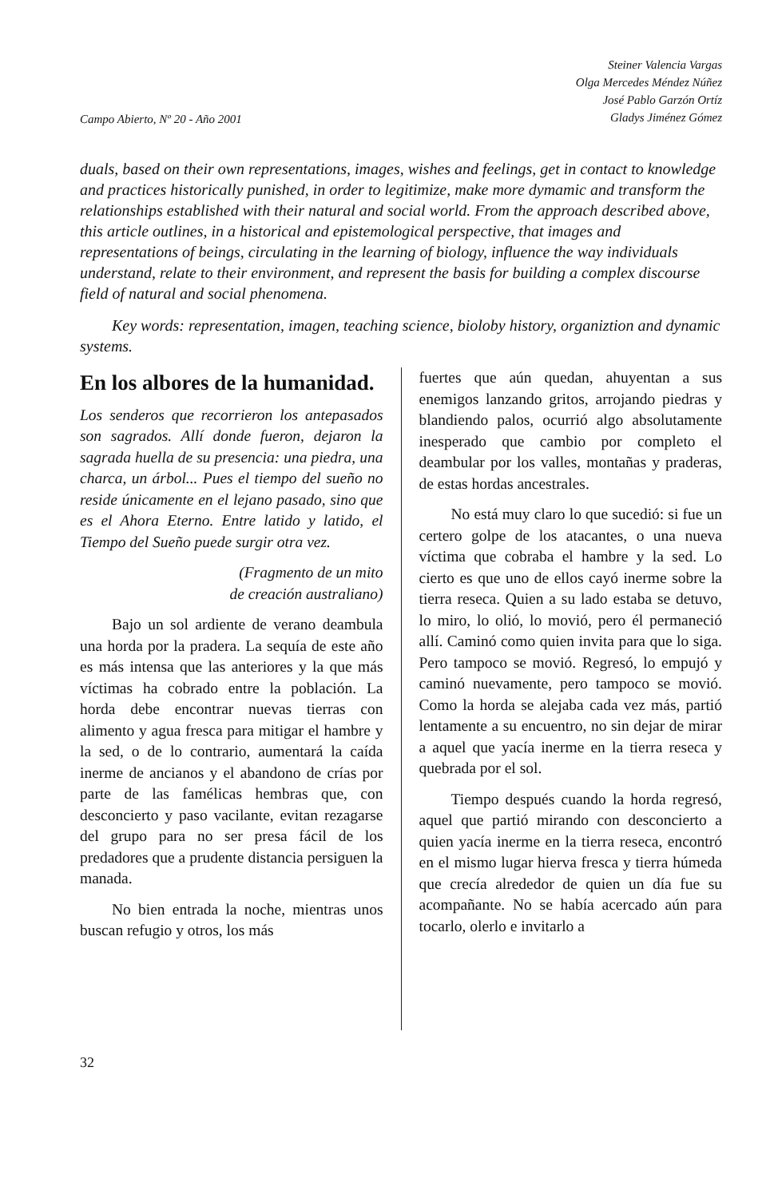Campo Abierto, Nº 20 - Año 2001
Steiner Valencia Vargas
Olga Mercedes Méndez Núñez
José Pablo Garzón Ortíz
Gladys Jiménez Gómez
duals, based on their own representations, images, wishes and feelings, get in contact to knowledge and practices historically punished, in order to legitimize, make more dymamic and transform the relationships established with their natural and social world. From the approach described above, this article outlines, in a historical and epistemological perspective, that images and representations of beings, circulating in the learning of biology, influence the way individuals understand, relate to their environment, and represent the basis for building a complex discourse field of natural and social phenomena.
Key words: representation, imagen, teaching science, bioloby history, organiztion and dynamic systems.
En los albores de la humanidad.
Los senderos que recorrieron los antepasados son sagrados. Allí donde fueron, dejaron la sagrada huella de su presencia: una piedra, una charca, un árbol... Pues el tiempo del sueño no reside únicamente en el lejano pasado, sino que es el Ahora Eterno. Entre latido y latido, el Tiempo del Sueño puede surgir otra vez.
(Fragmento de un mito
de creación australiano)
Bajo un sol ardiente de verano deambula una horda por la pradera. La sequía de este año es más intensa que las anteriores y la que más víctimas ha cobrado entre la población. La horda debe encontrar nuevas tierras con alimento y agua fresca para mitigar el hambre y la sed, o de lo contrario, aumentará la caída inerme de ancianos y el abandono de crías por parte de las famélicas hembras que, con desconcierto y paso vacilante, evitan rezagarse del grupo para no ser presa fácil de los predadores que a prudente distancia persiguen la manada.
No bien entrada la noche, mientras unos buscan refugio y otros, los más
fuertes que aún quedan, ahuyentan a sus enemigos lanzando gritos, arrojando piedras y blandiendo palos, ocurrió algo absolutamente inesperado que cambio por completo el deambular por los valles, montañas y praderas, de estas hordas ancestrales.
No está muy claro lo que sucedió: si fue un certero golpe de los atacantes, o una nueva víctima que cobraba el hambre y la sed. Lo cierto es que uno de ellos cayó inerme sobre la tierra reseca. Quien a su lado estaba se detuvo, lo miro, lo olió, lo movió, pero él permaneció allí. Caminó como quien invita para que lo siga. Pero tampoco se movió. Regresó, lo empujó y caminó nuevamente, pero tampoco se movió. Como la horda se alejaba cada vez más, partió lentamente a su encuentro, no sin dejar de mirar a aquel que yacía inerme en la tierra reseca y quebrada por el sol.
Tiempo después cuando la horda regresó, aquel que partió mirando con desconcierto a quien yacía inerme en la tierra reseca, encontró en el mismo lugar hierva fresca y tierra húmeda que crecía alrededor de quien un día fue su acompañante. No se había acercado aún para tocarlo, olerlo e invitarlo a
32